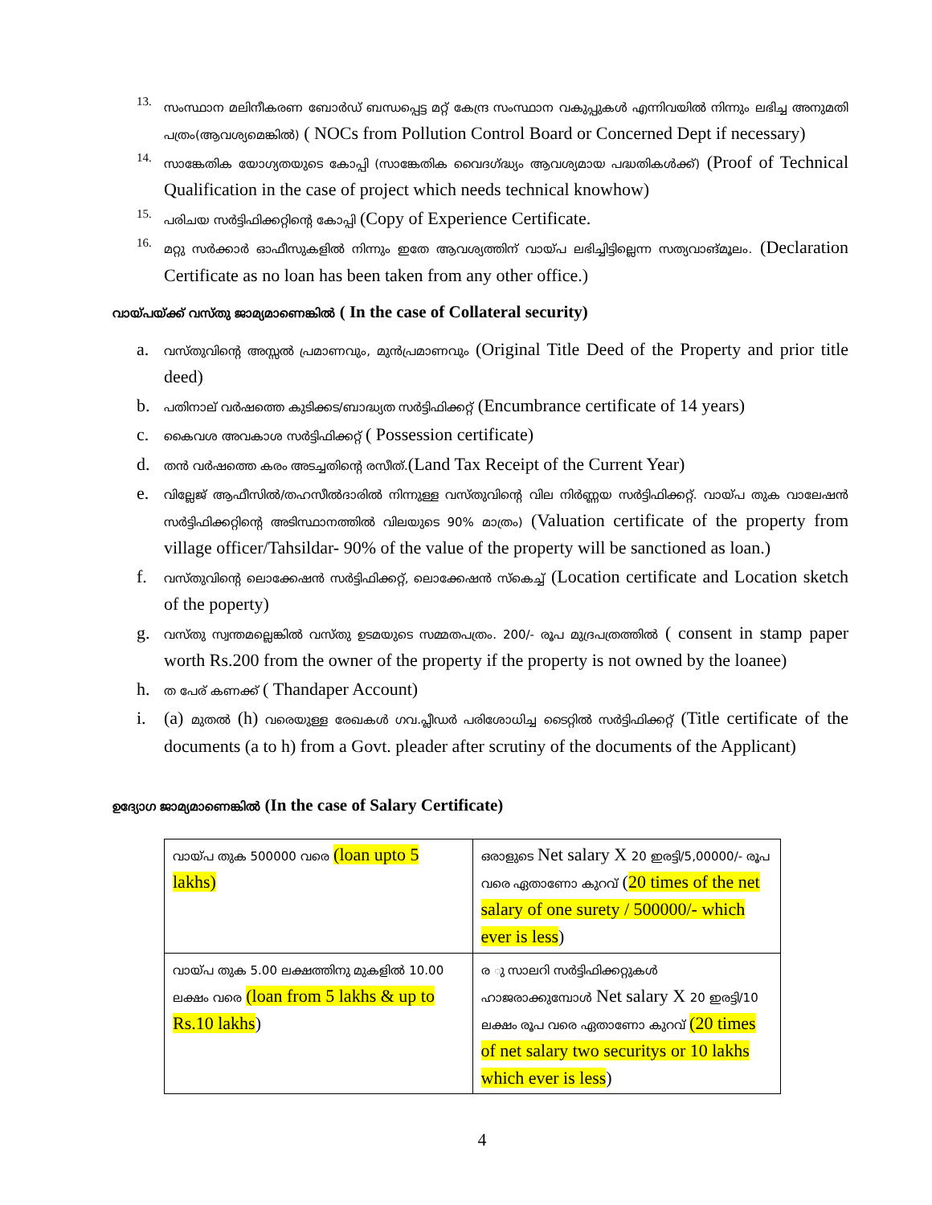13. സംസ്ഥാന മലിനീകരണ ബോർഡ് ബന്ധപ്പെട്ട മറ്റ് കേന്ദ്ര സംസ്ഥാന വകുപ്പുകൾ എന്നിവയിൽ നിന്നും ലഭിച്ച അനുമതി പത്രം(ആവശ്യമെങ്കിൽ) ( NOCs from Pollution Control Board or Concerned Dept if necessary)
14. സാങ്കേതിക യോഗ്യതയുടെ കോപ്പി (സാങ്കേതിക വൈദഗ്ദ്ധ്യം ആവശ്യമായ പദ്ധതികൾക്ക്) (Proof of Technical Qualification in the case of project which needs technical knowhow)
15. പരിചയ സർട്ടിഫിക്കറ്റിന്റെ കോപ്പി (Copy of Experience Certificate.
16. മറ്റു സർക്കാർ ഓഫീസുകളിൽ നിന്നും ഇതേ ആവശ്യത്തിന് വായ്പ ലഭിച്ചിട്ടില്ലെന്ന സത്യവാങ്മൂലം. (Declaration Certificate as no loan has been taken from any other office.)
വായ്പയ്ക്ക് വസ്തു ജാമ്യമാണെങ്കിൽ ( In the case of Collateral security)
a.
വസ്തുവിന്റെ അസ്സൽ പ്രമാണവും, മുൻപ്രമാണവും (Original Title Deed of the Property and prior title deed)
b.
പതിനാല് വർഷത്തെ കുടിക്കട/ബാദ്ധ്യത സർട്ടിഫിക്കറ്റ് (Encumbrance certificate of 14 years)
c.
കൈവശ അവകാശ സർട്ടിഫിക്കറ്റ് ( Possession certificate)
d.
തൻ വർഷത്തെ കരം അടച്ചതിന്റെ രസീത്.(Land Tax Receipt of the Current Year)
e.
വില്ലേജ് ആഫീസിൽ/തഹസീൽദാരിൽ നിന്നുള്ള വസ്തുവിന്റെ വില നിർണ്ണയ സർട്ടിഫിക്കറ്റ്. വായ്പ തുക വാലേഷൻ സർട്ടിഫിക്കറ്റിന്റെ അടിസ്ഥാനത്തിൽ വിലയുടെ 90% മാത്രം) (Valuation certificate of the property from village officer/Tahsildar- 90% of the value of the property will be sanctioned as loan.)
f.
വസ്തുവിന്റെ ലൊക്കേഷൻ സർട്ടിഫിക്കറ്റ്, ലൊക്കേഷൻ സ്കെച്ച് (Location certificate and Location sketch of the poperty)
g.
വസ്തു സ്വന്തമല്ലെങ്കിൽ വസ്തു ഉടമയുടെ സമ്മതപത്രം. 200/- രൂപ മുദ്രപത്രത്തിൽ ( consent in stamp paper worth Rs.200 from the owner of the property if the property is not owned by the loanee)
h.
ത പേര് കണക്ക് ( Thandaper Account)
i. (a) മുതൽ (h) വരെയുള്ള രേഖകൾ ഗവ.പ്ലീഡർ പരിശോധിച്ച ടൈറ്റിൽ സർട്ടിഫിക്കറ്റ് (Title certificate of the documents (a to h) from a Govt. pleader after scrutiny of the documents of the Applicant)
ഉദ്യോഗ ജാമ്യമാണെങ്കിൽ (In the case of Salary Certificate)
| വായ്പ തുക 500000 വരെ (loan upto 5 lakhs) | ഒരാളുടെ Net salary X 20 ഇരട്ടി/5,00000/- രൂപ വരെ ഏതാണോ കുറവ് ( 20 times of the net salary of one surety / 500000/- which ever is less ) |
| വായ്പ തുക 5.00 ലക്ഷത്തിനു മുകളിൽ 10.00 ലക്ഷം വരെ (loan from 5 lakhs & up to Rs.10 lakhs ) | ര ു സാലറി സർട്ടിഫിക്കറ്റുകൾ ഹാജരാക്കുമ്പോൾ Net salary X 20 ഇരട്ടി/10 ലക്ഷം രൂപ വരെ ഏതാണോ കുറവ് (20 times of net salary two securitys or 10 lakhs which ever is less ) |
4